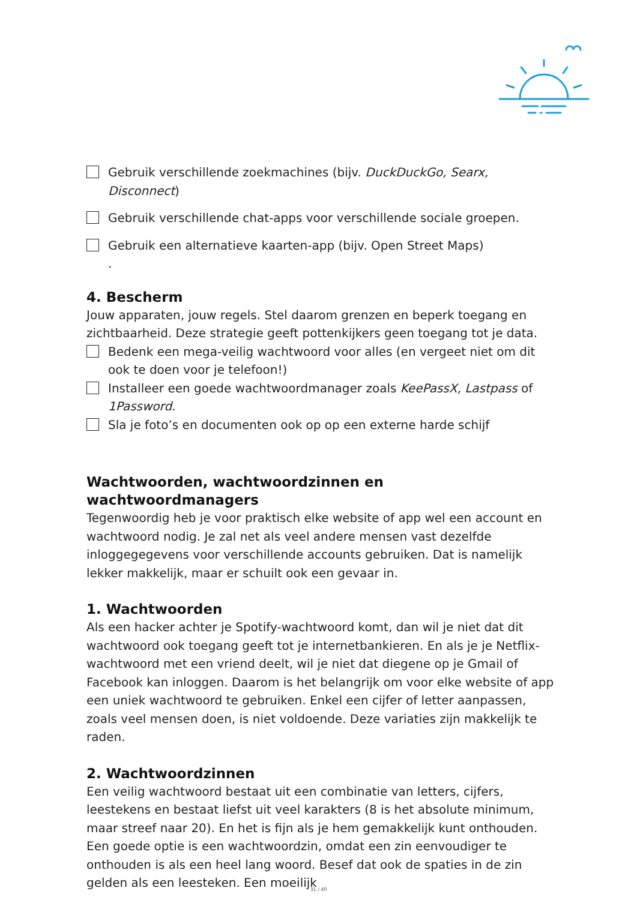Gebruik verschillende zoekmachines (bijv. DuckDuckGo, Searx, Disconnect)
Gebruik verschillende chat-apps voor verschillende sociale groepen.
Gebruik een alternatieve kaarten-app (bijv. Open Street Maps)
.
4. Bescherm
Jouw apparaten, jouw regels. Stel daarom grenzen en beperk toegang en zichtbaarheid. Deze strategie geeft pottenkijkers geen toegang tot je data.
Bedenk een mega-veilig wachtwoord voor alles (en vergeet niet om dit ook te doen voor je telefoon!)
Installeer een goede wachtwoordmanager zoals KeePassX, Lastpass of 1Password.
Sla je foto’s en documenten ook op op een externe harde schijf
Wachtwoorden, wachtwoordzinnen en wachtwoordmanagers
Tegenwoordig heb je voor praktisch elke website of app wel een account en wachtwoord nodig. Je zal net als veel andere mensen vast dezelfde inloggegegevens voor verschillende accounts gebruiken. Dat is namelijk lekker makkelijk, maar er schuilt ook een gevaar in.
1. Wachtwoorden
Als een hacker achter je Spotify-wachtwoord komt, dan wil je niet dat dit wachtwoord ook toegang geeft tot je internetbankieren. En als je je Netflix-wachtwoord met een vriend deelt, wil je niet dat diegene op je Gmail of Facebook kan inloggen. Daarom is het belangrijk om voor elke website of app een uniek wachtwoord te gebruiken. Enkel een cijfer of letter aanpassen, zoals veel mensen doen, is niet voldoende. Deze variaties zijn makkelijk te raden.
2. Wachtwoordzinnen
Een veilig wachtwoord bestaat uit een combinatie van letters, cijfers, leestekens en bestaat liefst uit veel karakters (8 is het absolute minimum, maar streef naar 20). En het is fijn als je hem gemakkelijk kunt onthouden. Een goede optie is een wachtwoordzin, omdat een zin eenvoudiger te onthouden is als een heel lang woord. Besef dat ook de spaties in de zin gelden als een leesteken. Een moeilijk
31 / 40